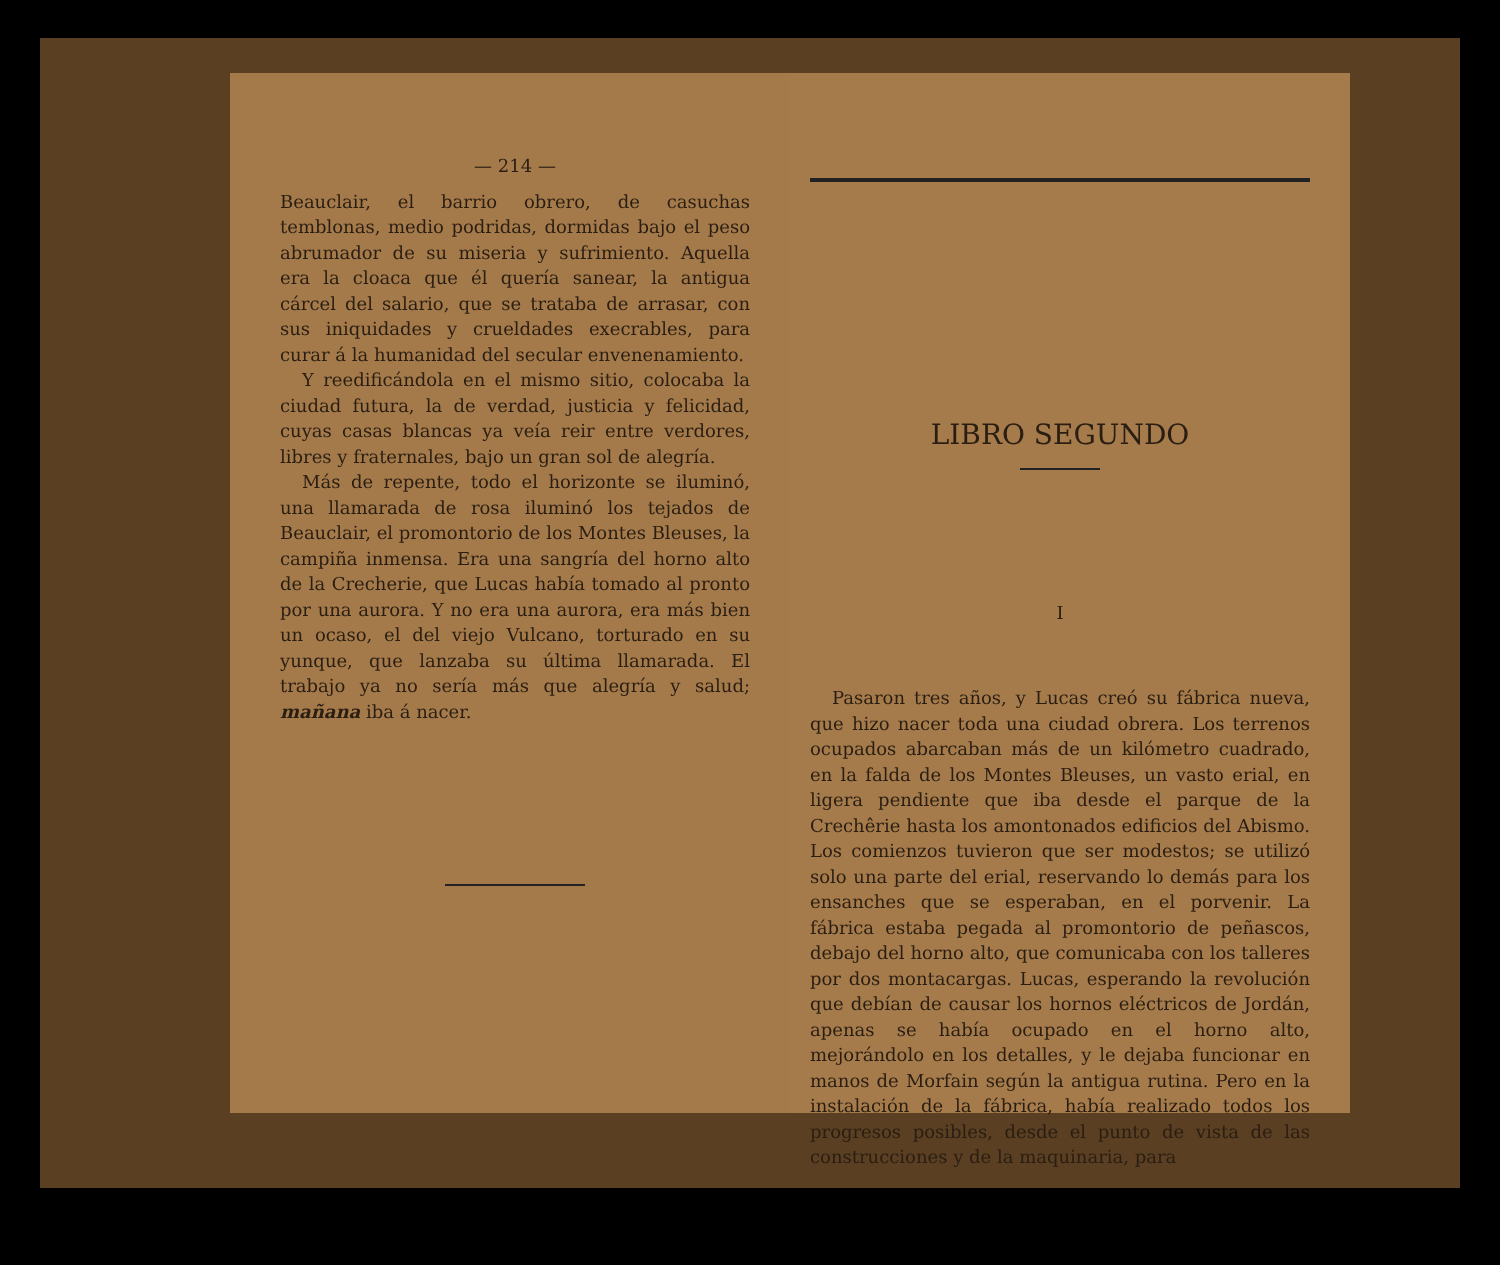— 214 —
Beauclair, el barrio obrero, de casuchas temblonas, medio podridas, dormidas bajo el peso abrumador de su miseria y sufrimiento. Aquella era la cloaca que él quería sanear, la antigua cárcel del salario, que se trataba de arrasar, con sus iniquidades y crueldades execrables, para curar á la humanidad del secular envenenamiento.
Y reedificándola en el mismo sitio, colocaba la ciudad futura, la de verdad, justicia y felicidad, cuyas casas blancas ya veía reir entre verdores, libres y fraternales, bajo un gran sol de alegría.
Más de repente, todo el horizonte se iluminó, una llamarada de rosa iluminó los tejados de Beauclair, el promontorio de los Montes Bleuses, la campiña inmensa. Era una sangría del horno alto de la Crecherie, que Lucas había tomado al pronto por una aurora. Y no era una aurora, era más bien un ocaso, el del viejo Vulcano, torturado en su yunque, que lanzaba su última llamarada. El trabajo ya no sería más que alegría y salud; mañana iba á nacer.
LIBRO SEGUNDO
I
Pasaron tres años, y Lucas creó su fábrica nueva, que hizo nacer toda una ciudad obrera. Los terrenos ocupados abarcaban más de un kilómetro cuadrado, en la falda de los Montes Bleuses, un vasto erial, en ligera pendiente que iba desde el parque de la Crechêrie hasta los amontonados edificios del Abismo. Los comienzos tuvieron que ser modestos; se utilizó solo una parte del erial, reservando lo demás para los ensanches que se esperaban, en el porvenir. La fábrica estaba pegada al promontorio de peñascos, debajo del horno alto, que comunicaba con los talleres por dos montacargas. Lucas, esperando la revolución que debían de causar los hornos eléctricos de Jordán, apenas se había ocupado en el horno alto, mejorándolo en los detalles, y le dejaba funcionar en manos de Morfain según la antigua rutina. Pero en la instalación de la fábrica, había realizado todos los progresos posibles, desde el punto de vista de las construcciones y de la maquinaria, para